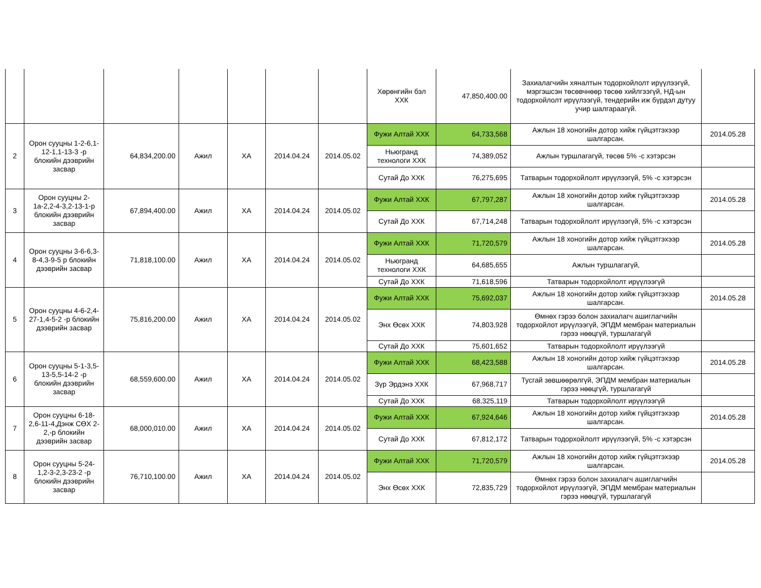| | | | | | | | Хөрөнгийн бэл ХХК | 47,850,400.00 | Захиалагчийн хяналтын тодорхойлолт ирүүлээгүй, мэргэшсэн төсөвчнөөр төсөө хийлгээгүй, НД-ын тодорхойлолт ирүүлээгүй, тендерийн иж бүрдэл дутуу учир шалгараагүй. | |
| 2 | Орон сууцны 1-2-6,1-12-1,1-13-3 -р блокийн дээврийн засвар | 64,834,200.00 | Ажил | ХА | 2014.04.24 | 2014.05.02 | Фужи Алтай ХХК | 64,733,568 | Ажлын 18 хоногийн дотор хийж гүйцэтгэхээр шалгарсан. | 2014.05.28 |
| | | | | | | | Ньюгранд технологи ХХК | 74,389,052 | Ажлын туршлагагүй, төсөв 5% -с хэтэрсэн | |
| | | | | | | | Сутай До ХХК | 76,275,695 | Татварын тодорхойлолт ирүүлээгүй, 5% -с хэтэрсэн | |
| 3 | Орон сууцны 2-1а-2,2-4-3,2-13-1-р блокийн дээврийн засвар | 67,894,400.00 | Ажил | ХА | 2014.04.24 | 2014.05.02 | Фужи Алтай ХХК | 67,797,287 | Ажлын 18 хоногийн дотор хийж гүйцэтгэхээр шалгарсан. | 2014.05.28 |
| | | | | | | | Сутай До ХХК | 67,714,248 | Татварын тодорхойлолт ирүүлээгүй, 5% -с хэтэрсэн | |
| 4 | Орон сууцны 3-6-6,3-8-4,3-9-5 р блокийн дээврийн засвар | 71,818,100.00 | Ажил | ХА | 2014.04.24 | 2014.05.02 | Фужи Алтай ХХК | 71,720,579 | Ажлын 18 хоногийн дотор хийж гүйцэтгэхээр шалгарсан. | 2014.05.28 |
| | | | | | | | Ньюгранд технологи ХХК | 64,685,655 | Ажлын туршлагагүй, | |
| | | | | | | | Сутай До ХХК | 71,618,596 | Татварын тодорхойлолт ирүүлээгүй | |
| 5 | Орон сууцны 4-6-2,4-27-1,4-5-2 -р блокийн дээврийн засвар | 75,816,200.00 | Ажил | ХА | 2014.04.24 | 2014.05.02 | Фужи Алтай ХХК | 75,692,037 | Ажлын 18 хоногийн дотор хийж гүйцэтгэхээр шалгарсан. | 2014.05.28 |
| | | | | | | | Энх Өсөх ХХК | 74,803,928 | Өмнөх гэрээ болон захиалагч ашиглагчийн тодорхойлот ирүүлээгүй, ЭПДМ мембран материалын гэрээ нөөцгүй, туршлагагүй | |
| | | | | | | | Сутай До ХХК | 75,601,652 | Татварын тодорхойлолт ирүүлээгүй | |
| 6 | Орон сууцны 5-1-3,5-13-5,5-14-2 -р блокийн дээврийн засвар | 68,559,600.00 | Ажил | ХА | 2014.04.24 | 2014.05.02 | Фужи Алтай ХХК | 68,423,588 | Ажлын 18 хоногийн дотор хийж гүйцэтгэхээр шалгарсан. | 2014.05.28 |
| | | | | | | | Зүр Эрдэнэ ХХК | 67,968,717 | Тусгай зөвшөөрөлгүй, ЭПДМ мембран материалын гэрээ нөөцгүй, туршлагагүй | |
| | | | | | | | Сутай До ХХК | 68,325,119 | Татварын тодорхойлолт ирүүлээгүй | |
| 7 | Орон сууцны 6-18-2,6-11-4,Дэнж СӨХ 2-2,-р блокийн дээврийн засвар | 68,000,010.00 | Ажил | ХА | 2014.04.24 | 2014.05.02 | Фужи Алтай ХХК | 67,924,646 | Ажлын 18 хоногийн дотор хийж гүйцэтгэхээр шалгарсан. | 2014.05.28 |
| | | | | | | | Сутай До ХХК | 67,812,172 | Татварын тодорхойлолт ирүүлээгүй, 5% -с хэтэрсэн | |
| 8 | Орон сууцны 5-24-1,2-3-2,3-23-2 -р блокийн дээврийн засвар | 76,710,100.00 | Ажил | ХА | 2014.04.24 | 2014.05.02 | Фужи Алтай ХХК | 71,720,579 | Ажлын 18 хоногийн дотор хийж гүйцэтгэхээр шалгарсан. | 2014.05.28 |
| | | | | | | | Энх Өсөх ХХК | 72,835,729 | Өмнөх гэрээ болон захиалагч ашиглагчийн тодорхойлот ирүүлээгүй, ЭПДМ мембран материалын гэрээ нөөцгүй, туршлагагүй | |